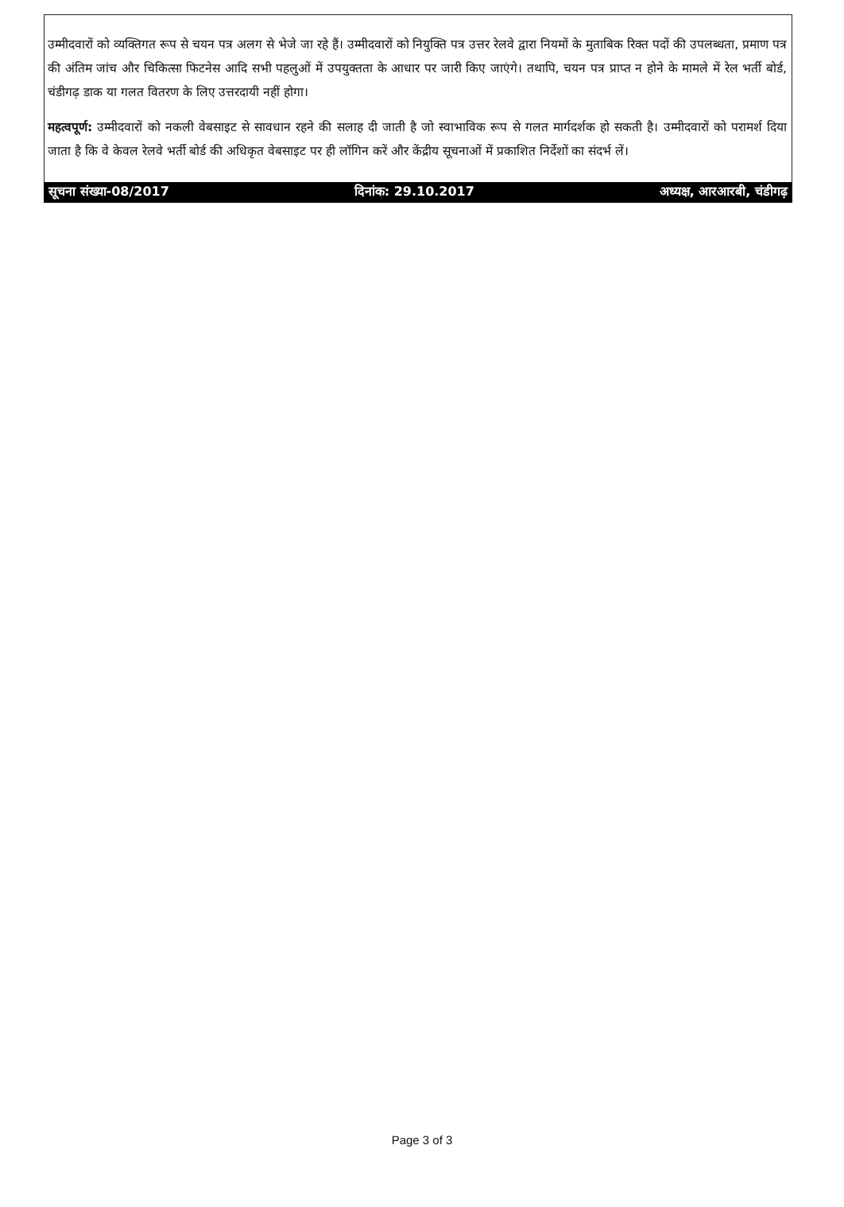उम्मीदवारों को व्यक्तिगत रूप से चयन पत्र अलग से भेजे जा रहे हैं। उम्मीदवारों को नियुक्ति पत्र उत्तर रेलवे द्वारा नियमों के मुताबिक रिक्त पदों की उपलब्धता, प्रमाण पत्र की अंतिम जांच और चिकित्सा फिटनेस आदि सभी पहलुओं में उपयुक्तता के आधार पर जारी किए जाएंगे। तथापि, चयन पत्र प्राप्त न होने के मामले में रेल भर्ती बोर्ड, चंडीगढ़ डाक या गलत वितरण के लिए उत्तरदायी नहीं होगा।
महत्वपूर्ण: उम्मीदवारों को नकली वेबसाइट से सावधान रहने की सलाह दी जाती है जो स्वाभाविक रूप से गलत मार्गदर्शक हो सकती है। उम्मीदवारों को परामर्श दिया जाता है कि वे केवल रेलवे भर्ती बोर्ड की अधिकृत वेबसाइट पर ही लॉगिन करें और केंद्रीय सूचनाओं में प्रकाशित निर्देशों का संदर्भ लें।
सूचना संख्या-08/2017 दिनांक: 29.10.2017 अध्यक्ष, आरआरबी, चंडीगढ़
Page 3 of 3